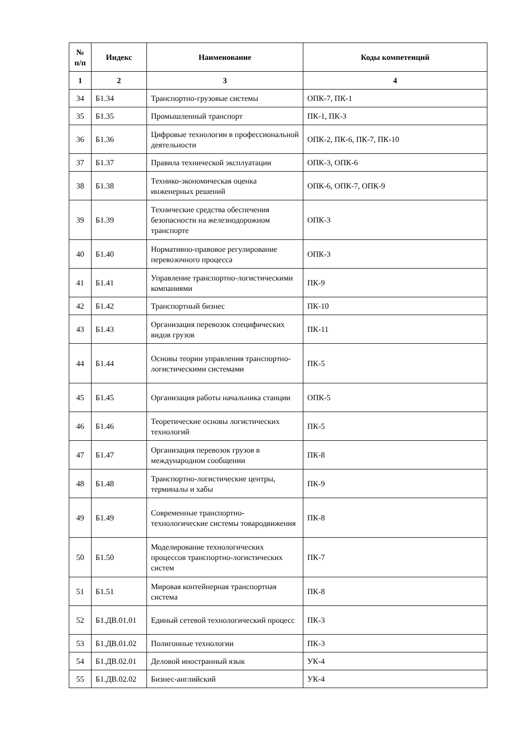| № п/п | Индекс | Наименование | Коды компетенций |
| --- | --- | --- | --- |
| 1 | 2 | 3 | 4 |
| 34 | Б1.34 | Транспортно-грузовые системы | ОПК-7, ПК-1 |
| 35 | Б1.35 | Промышленный транспорт | ПК-1, ПК-3 |
| 36 | Б1.36 | Цифровые технологии в профессиональной деятельности | ОПК-2, ПК-6, ПК-7, ПК-10 |
| 37 | Б1.37 | Правила технической эксплуатации | ОПК-3, ОПК-6 |
| 38 | Б1.38 | Технико-экономическая оценка инженерных решений | ОПК-6, ОПК-7, ОПК-9 |
| 39 | Б1.39 | Технические средства обеспечения безопасности на железнодорожном транспорте | ОПК-3 |
| 40 | Б1.40 | Нормативно-правовое регулирование перевозочного процесса | ОПК-3 |
| 41 | Б1.41 | Управление транспортно-логистическими компаниями | ПК-9 |
| 42 | Б1.42 | Транспортный бизнес | ПК-10 |
| 43 | Б1.43 | Организация перевозок специфических видов грузов | ПК-11 |
| 44 | Б1.44 | Основы теории управления транспортно-логистическими системами | ПК-5 |
| 45 | Б1.45 | Организация работы начальника станции | ОПК-5 |
| 46 | Б1.46 | Теоретические основы логистических технологий | ПК-5 |
| 47 | Б1.47 | Организация перевозок грузов в международном сообщении | ПК-8 |
| 48 | Б1.48 | Транспортно-логистические центры, терминалы и хабы | ПК-9 |
| 49 | Б1.49 | Современные транспортно-технологические системы товародвижения | ПК-8 |
| 50 | Б1.50 | Моделирование технологических процессов транспортно-логистических систем | ПК-7 |
| 51 | Б1.51 | Мировая контейнерная транспортная система | ПК-8 |
| 52 | Б1.ДВ.01.01 | Единый сетевой технологический процесс | ПК-3 |
| 53 | Б1.ДВ.01.02 | Полигонные технологии | ПК-3 |
| 54 | Б1.ДВ.02.01 | Деловой иностранный язык | УК-4 |
| 55 | Б1.ДВ.02.02 | Бизнес-английский | УК-4 |